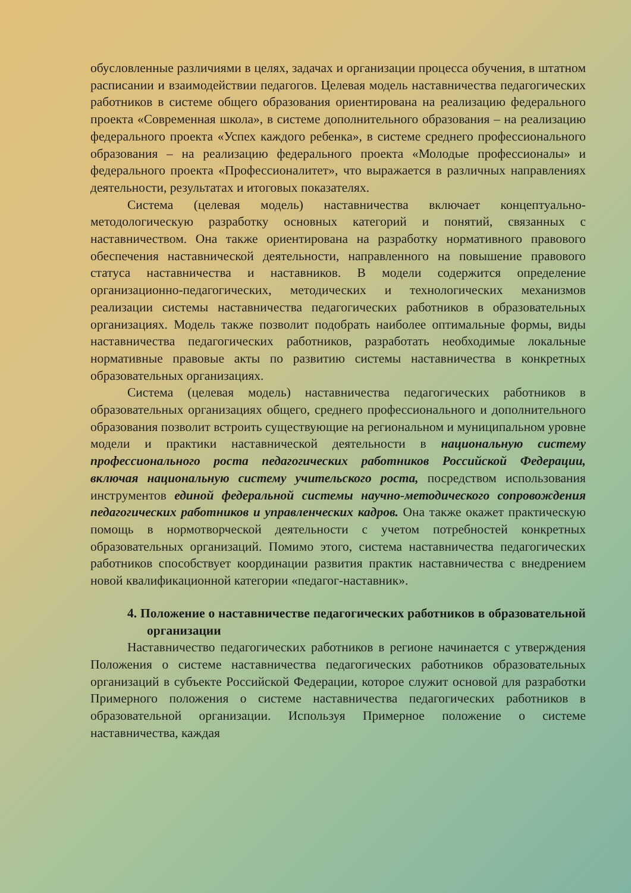обусловленные различиями в целях, задачах и организации процесса обучения, в штатном расписании и взаимодействии педагогов. Целевая модель наставничества педагогических работников в системе общего образования ориентирована на реализацию федерального проекта «Современная школа», в системе дополнительного образования – на реализацию федерального проекта «Успех каждого ребенка», в системе среднего профессионального образования – на реализацию федерального проекта «Молодые профессионалы» и федерального проекта «Профессионалитет», что выражается в различных направлениях деятельности, результатах и итоговых показателях.
Система (целевая модель) наставничества включает концептуально-методологическую разработку основных категорий и понятий, связанных с наставничеством. Она также ориентирована на разработку нормативного правового обеспечения наставнической деятельности, направленного на повышение правового статуса наставничества и наставников. В модели содержится определение организационно-педагогических, методических и технологических механизмов реализации системы наставничества педагогических работников в образовательных организациях. Модель также позволит подобрать наиболее оптимальные формы, виды наставничества педагогических работников, разработать необходимые локальные нормативные правовые акты по развитию системы наставничества в конкретных образовательных организациях.
Система (целевая модель) наставничества педагогических работников в образовательных организациях общего, среднего профессионального и дополнительного образования позволит встроить существующие на региональном и муниципальном уровне модели и практики наставнической деятельности в национальную систему профессионального роста педагогических работников Российской Федерации, включая национальную систему учительского роста, посредством использования инструментов единой федеральной системы научно-методического сопровождения педагогических работников и управленческих кадров. Она также окажет практическую помощь в нормотворческой деятельности с учетом потребностей конкретных образовательных организаций. Помимо этого, система наставничества педагогических работников способствует координации развития практик наставничества с внедрением новой квалификационной категории «педагог-наставник».
4. Положение о наставничестве педагогических работников в образовательной организации
Наставничество педагогических работников в регионе начинается с утверждения Положения о системе наставничества педагогических работников образовательных организаций в субъекте Российской Федерации, которое служит основой для разработки Примерного положения о системе наставничества педагогических работников в образовательной организации. Используя Примерное положение о системе наставничества, каждая